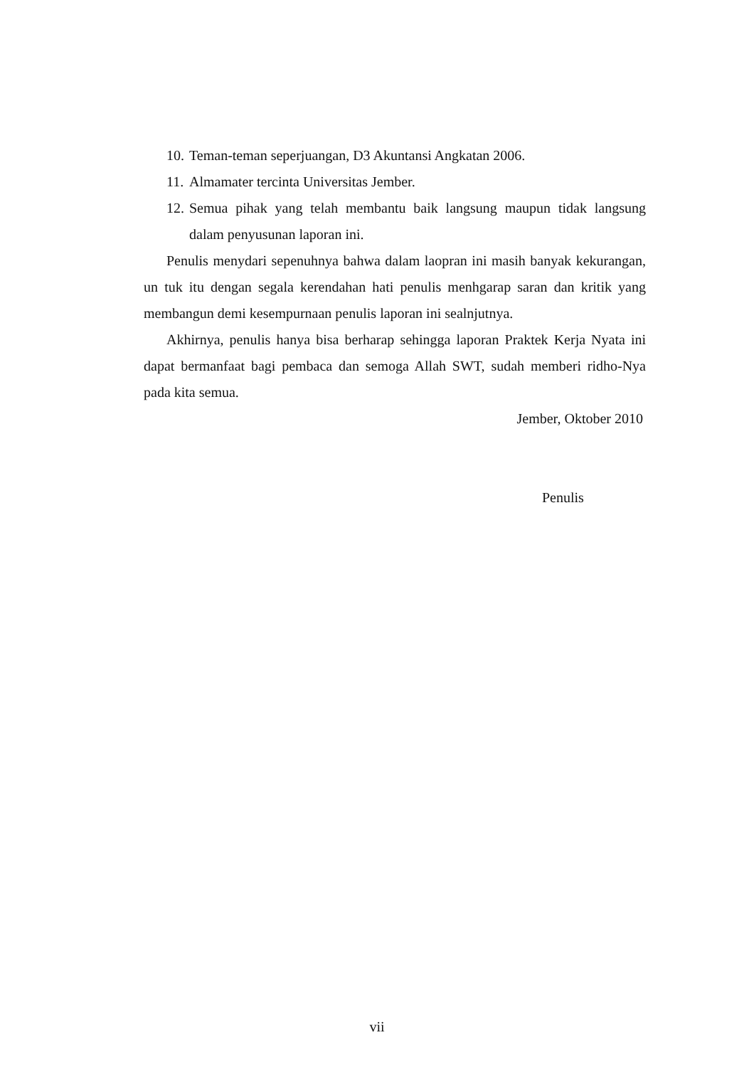10. Teman-teman seperjuangan, D3 Akuntansi Angkatan 2006.
11. Almamater tercinta Universitas Jember.
12. Semua pihak yang telah membantu baik langsung maupun tidak langsung dalam penyusunan laporan ini.
Penulis menydari sepenuhnya bahwa dalam laopran ini masih banyak kekurangan, un tuk itu dengan segala kerendahan hati penulis menhgarap saran dan kritik yang membangun demi kesempurnaan penulis laporan ini sealnjutnya.
Akhirnya, penulis hanya bisa berharap sehingga laporan Praktek Kerja Nyata ini dapat bermanfaat bagi pembaca dan semoga Allah SWT, sudah memberi ridho-Nya pada kita semua.
Jember, Oktober 2010
Penulis
vii